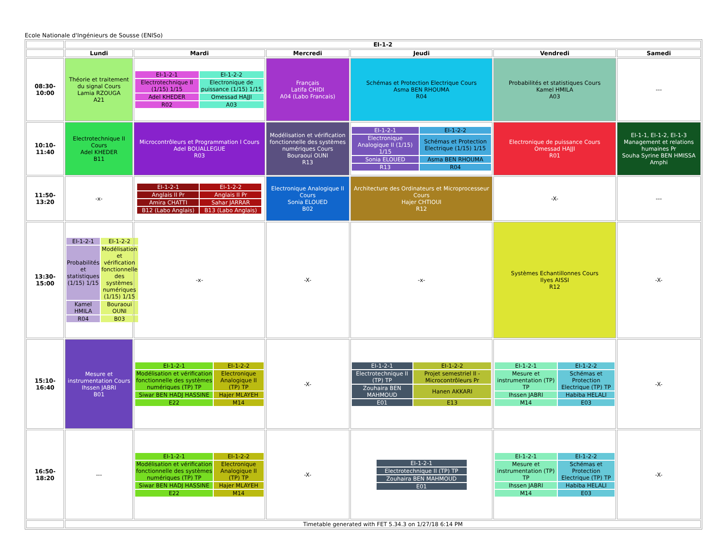Ecole Nationale d'Ingénieurs de Sousse (ENISo)
| | EI-1-2 | | | | | |
| --- | --- | --- | --- | --- | --- | --- |
| | Lundi | Mardi | Mercredi | Jeudi | Vendredi | Samedi |
| 08:30-10:00 | Théorie et traitement du signal Cours Lamia RZOUGA A21 | / EI-1-2-1 / EI-1-2-2 / / Electrotechnique II (1/15) 1/15 / Electronique de puissance (1/15) 1/15 / / Adel KHEDER / Omessad HAJJI / / R02 / A03 / | Français Latifa CHIDI A04 (Labo Francais) | Schémas et Protection Electrique Cours Asma BEN RHOUMA R04 | Probabilités et statistiques Cours Kamel HMILA A03 | --- |
| 10:10-11:40 | Electrotechnique II Cours Adel KHEDER B11 | Microcontrôleurs et Programmation I Cours Adel BOUALLEGUE R03 | Modélisation et vérification fonctionnelle des systèmes numériques Cours Bouraoui OUNI R13 | / EI-1-2-1 / EI-1-2-2 / / Electronique Analogique II (1/15) 1/15 / Schémas et Protection Electrique (1/15) 1/15 / / Sonia ELOUED / Asma BEN RHOUMA / / R13 / R04 / | Electronique de puissance Cours Omessad HAJJI R01 | EI-1-1, EI-1-2, EI-1-3 Management et relations humaines Pr Souha Syrine BEN HMISSA Amphi |
| 11:50-13:20 | -x- | / EI-1-2-1 / EI-1-2-2 / / Anglais II Pr / Anglais II Pr / / Amira CHATTI / Sahar JARRAR / / B12 (Labo Anglais) / B13 (Labo Anglais) / | Electronique Analogique II Cours Sonia ELOUED B02 | Architecture des Ordinateurs et Microprocesseur Cours Hajer CHTIOUI R12 | -X- | --- |
| 13:30-15:00 | / EI-1-2-1 / EI-1-2-2 / / Probabilités et statistiques (1/15) 1/15 / Modélisation et vérification fonctionnelle des systèmes numériques (1/15) 1/15 / / Kamel HMILA / Bouraoui OUNI / / R04 / B03 / | -x- | -X- | -x- | Systèmes Echantillonnes Cours Ilyes AISSI R12 | -X- |
| 15:10-16:40 | Mesure et instrumentation Cours Ihssen JABRI B01 | / EI-1-2-1 / EI-1-2-2 / / Modélisation et vérification fonctionnelle des systèmes numériques (TP) TP / Electronique Analogique II (TP) TP / / Siwar BEN HADJ HASSINE / Hajer MLAYEH / / E22 / M14 / | -X- | / EI-1-2-1 / EI-1-2-2 / / Electrotechnique II (TP) TP / Projet semestriel II - Microcontrôleurs Pr / / Zouhaira BEN MAHMOUD / Hanen AKKARI / / E01 / E13 / | / EI-1-2-1 / EI-1-2-2 / / Mesure et instrumentation (TP) TP / Schémas et Protection Electrique (TP) TP / / Ihssen JABRI / Habiba HELALI / / M14 / E03 / | -X- |
| 16:50-18:20 | --- | / EI-1-2-1 / EI-1-2-2 / / Modélisation et vérification fonctionnelle des systèmes numériques (TP) TP / Electronique Analogique II (TP) TP / / Siwar BEN HADJ HASSINE / Hajer MLAYEH / / E22 / M14 / | -X- | / EI-1-2-1 / / Electrotechnique II (TP) TP / / Zouhaira BEN MAHMOUD / / E01 / | / EI-1-2-1 / EI-1-2-2 / / Mesure et instrumentation (TP) TP / Schémas et Protection Electrique (TP) TP / / Ihssen JABRI / Habiba HELALI / / M14 / E03 / | -X- |
| | Timetable generated with FET 5.34.3 on 1/27/18 6:14 PM | | | | | |